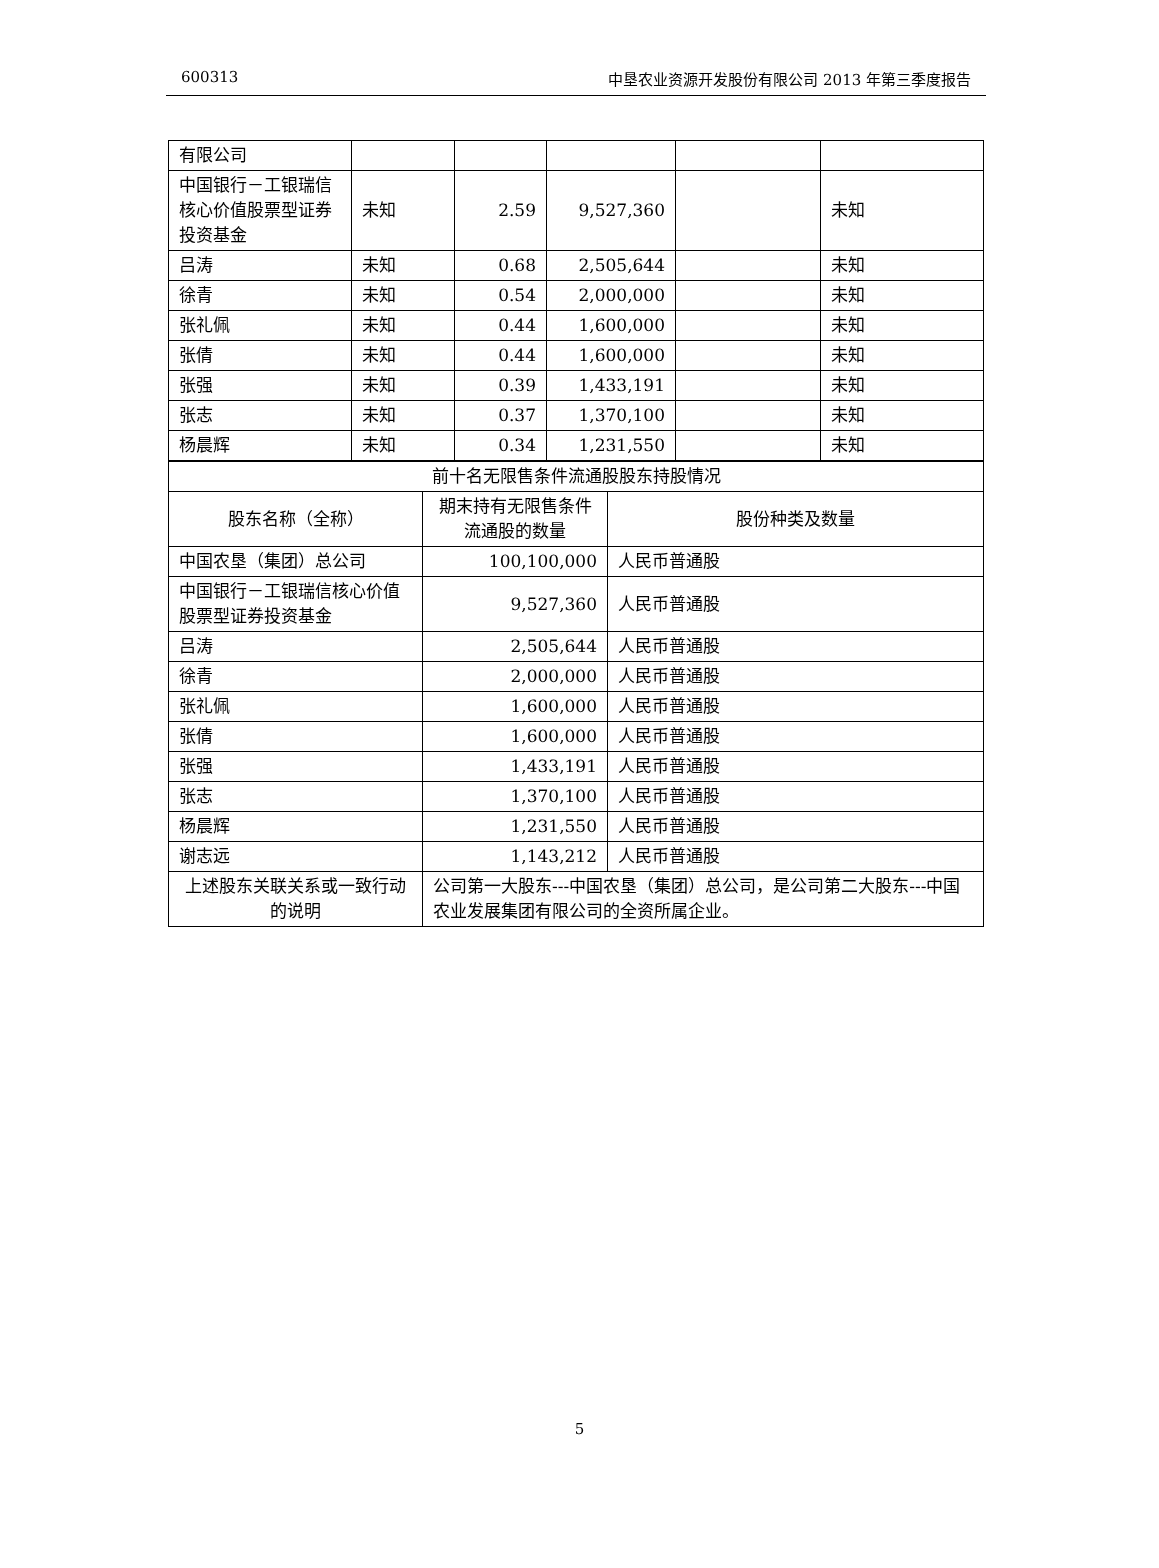600313 中垦农业资源开发股份有限公司 2013 年第三季度报告
| 有限公司 | | | | | |
| 中国银行－工银瑞信核心价值股票型证券投资基金 | 未知 | 2.59 | 9,527,360 | | 未知 |
| 吕涛 | 未知 | 0.68 | 2,505,644 | | 未知 |
| 徐青 | 未知 | 0.54 | 2,000,000 | | 未知 |
| 张礼佩 | 未知 | 0.44 | 1,600,000 | | 未知 |
| 张倩 | 未知 | 0.44 | 1,600,000 | | 未知 |
| 张强 | 未知 | 0.39 | 1,433,191 | | 未知 |
| 张志 | 未知 | 0.37 | 1,370,100 | | 未知 |
| 杨晨辉 | 未知 | 0.34 | 1,231,550 | | 未知 |
| 前十名无限售条件流通股股东持股情况 | | |
| 股东名称（全称） | 期末持有无限售条件流通股的数量 | 股份种类及数量 |
| 中国农垦（集团）总公司 | 100,100,000 | 人民币普通股 |
| 中国银行－工银瑞信核心价值股票型证券投资基金 | 9,527,360 | 人民币普通股 |
| 吕涛 | 2,505,644 | 人民币普通股 |
| 徐青 | 2,000,000 | 人民币普通股 |
| 张礼佩 | 1,600,000 | 人民币普通股 |
| 张倩 | 1,600,000 | 人民币普通股 |
| 张强 | 1,433,191 | 人民币普通股 |
| 张志 | 1,370,100 | 人民币普通股 |
| 杨晨辉 | 1,231,550 | 人民币普通股 |
| 谢志远 | 1,143,212 | 人民币普通股 |
| 上述股东关联关系或一致行动的说明 | 公司第一大股东---中国农垦（集团）总公司，是公司第二大股东---中国农业发展集团有限公司的全资所属企业。 | |
5